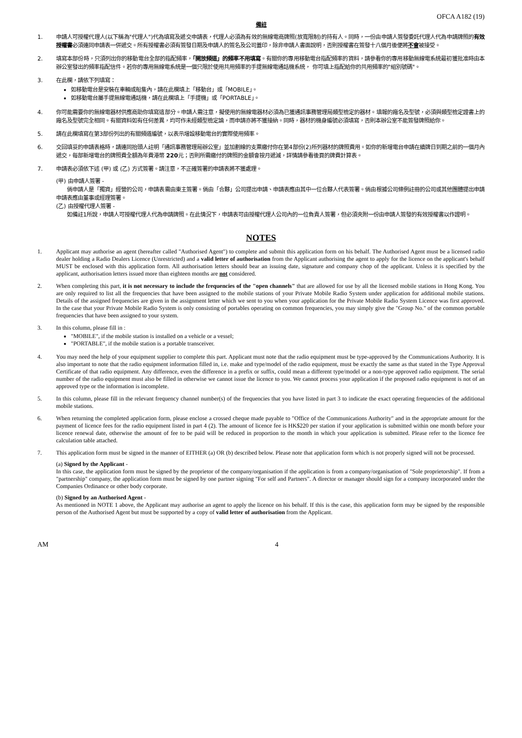OFCA A182 (19)
備註
1. 申請人可授權代理人(以下稱為"代理人")代為填寫及遞交申請表，代理人必須為有效的無線電商牌照(放寬限制)的持有人。同時，一份由申請人簽發委託代理人代為申請牌照的有效授權書必須連同申請表一併遞交。所有授權書必須有簽發日期及申請人的簽名及公司蓋印，除非申請人書面說明，否則授權書在簽發十八個月後便將不會被接受。
2. 填寫本部份時，只須列出你的移動電台全部的指配頻率，「開放頻道」的頻率不用填寫。有關你的專用移動電台指配頻率的資料，請參看你的專用移動無線電系統最初獲批准時由本辦公室發出的頻率指配信件。若你的專用無線電系統是一個只限於使用共用頻率的手提無線電通話機系統， 你可填上指配給你的共用頻率的"組別號碼"。
3. 在此欄，請依下列填寫：
如移動電台是安裝在車輛或船隻內，請在此欄填上「移動台」或「MOBILE」。
如移動電台屬手提無線電通話機，請在此欄填上「手提機」或「PORTABLE」。
4. 你可能需要你的無線電器材供應商助你填寫這部分。申請人需注意，擬使用的無線電器材必須為已獲通訊事務管理局類型檢定的器材。填報的廠名及型號，必須與類型檢定證書上的廠名及型號完全相同。有關資料如有任何差異，均可作未經類型檢定論，而申請亦將不獲接納。同時，器材的機身編號必須填寫，否則本辦公室不能簽發牌照給你。
5. 請在此欄填寫在第3部份列出的有關頻道編號，以表示增設移動電台的實際使用頻率。
6. 交回填妥的申請表格時，請連同抬頭人註明「通訊事務管理局辦公室」並加劃線的支票繳付你在第4部份(2)所列器材的牌照費用。如你的新增電台申請在續牌日到期之前的一個月內遞交，每部新增電台的牌照費全額為年費港幣 220元；否則所需繳付的牌照的金額會按月遞減，詳情請參看後頁的牌費計算表。
7. 申請表必須依下述 (甲) 或 (乙) 方式簽署。請注意，不正確簽署的申請表將不獲處理。
(甲) 由申請人簽署 -
　　倘申請人是「獨資」經營的公司，申請表需由東主簽署。倘由「合夥」公司提出申請、申請表應由其中一位合夥人代表簽署。倘由根據公司條例註冊的公司或其他團體提出申請申請表應由董事或經理簽署。
(乙) 由授權代理人簽署 -
　　如備註1所說，申請人可授權代理人代為申請牌照。在此情況下，申請表可由授權代理人公司內的一位負責人簽署，但必須夾附一份由申請人簽發的有效授權書以作證明。
NOTES
1. Applicant may authorise an agent (hereafter called "Authorised Agent") to complete and submit this application form on his behalf. The Authorised Agent must be a licensed radio dealer holding a Radio Dealers Licence (Unrestricted) and a valid letter of authorisation from the Applicant authorising the agent to apply for the licence on the applicant's behalf MUST be enclosed with this application form. All authorisation letters should bear an issuing date, signature and company chop of the applicant. Unless it is specified by the applicant, authorisation letters issued more than eighteen months are not considered.
2. When completing this part, it is not necessary to include the frequencies of the "open channels" that are allowed for use by all the licensed mobile stations in Hong Kong. You are only required to list all the frequencies that have been assigned to the mobile stations of your Private Mobile Radio System under application for additional mobile stations. Details of the assigned frequencies are given in the assignment letter which we sent to you when your application for the Private Mobile Radio System Licence was first approved. In the case that your Private Mobile Radio System is only consisting of portables operating on common frequencies, you may simply give the "Group No." of the common portable frequencies that have been assigned to your system.
3. In this column, please fill in :
"MOBILE", if the mobile station is installed on a vehicle or a vessel;
"PORTABLE", if the mobile station is a portable transceiver.
4. You may need the help of your equipment supplier to complete this part. Applicant must note that the radio equipment must be type-approved by the Communications Authority. It is also important to note that the radio equipment information filled in, i.e. make and type/model of the radio equipment, must be exactly the same as that stated in the Type Approval Certificate of that radio equipment. Any difference, even the difference in a prefix or suffix, could mean a different type/model or a non-type approved radio equipment. The serial number of the radio equipment must also be filled in otherwise we cannot issue the licence to you. We cannot process your application if the proposed radio equipment is not of an approved type or the information is incomplete.
5. In this column, please fill in the relevant frequency channel number(s) of the frequencies that you have listed in part 3 to indicate the exact operating frequencies of the additional mobile stations.
6. When returning the completed application form, please enclose a crossed cheque made payable to "Office of the Communications Authority" and in the appropriate amount for the payment of licence fees for the radio equipment listed in part 4 (2). The amount of licence fee is HK$220 per station if your application is submitted within one month before your licence renewal date, otherwise the amount of fee to be paid will be reduced in proportion to the month in which your application is submitted. Please refer to the licence fee calculation table attached.
7. This application form must be signed in the manner of EITHER (a) OR (b) described below. Please note that application form which is not properly signed will not be processed.
(a) Signed by the Applicant -
In this case, the application form must be signed by the proprietor of the company/organisation if the application is from a company/organisation of "Sole proprietorship". If from a "partnership" company, the application form must be signed by one partner signing "For self and Partners". A director or manager should sign for a company incorporated under the Companies Ordinance or other body corporate.
(b) Signed by an Authorised Agent -
As mentioned in NOTE 1 above, the Applicant may authorise an agent to apply the licence on his behalf. If this is the case, this application form may be signed by the responsible person of the Authorised Agent but must be supported by a copy of valid letter of authorisation from the Applicant.
AM 4